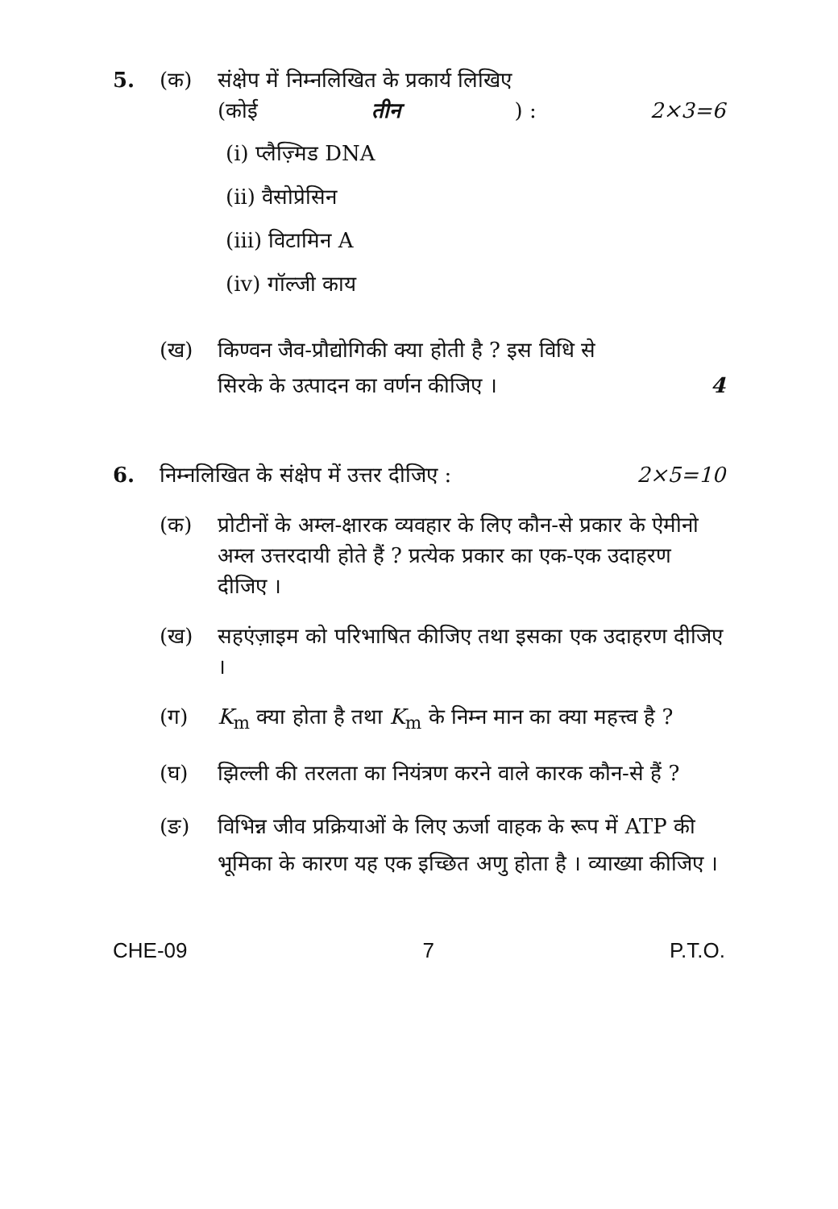5. (क) संक्षेप में निम्नलिखित के प्रकार्य लिखिए
(कोई तीन) : 2×3=6
(i) प्लैज़्मिड DNA
(ii) वैसोप्रेसिन
(iii) विटामिन A
(iv) गॉल्जी काय
(ख) किण्वन जैव-प्रौद्योगिकी क्या होती है ? इस विधि से
सिरके के उत्पादन का वर्णन कीजिए । 4
6. निम्नलिखित के संक्षेप में उत्तर दीजिए : 2×5=10
(क) प्रोटीनों के अम्ल-क्षारक व्यवहार के लिए कौन-से प्रकार के ऐमीनो अम्ल उत्तरदायी होते हैं ? प्रत्येक प्रकार का एक-एक उदाहरण दीजिए ।
(ख) सहएंज़ाइम को परिभाषित कीजिए तथा इसका एक उदाहरण दीजिए ।
(ग) K<sub>m</sub> क्या होता है तथा K<sub>m</sub> के निम्न मान का क्या महत्त्व है ?
(घ) झिल्ली की तरलता का नियंत्रण करने वाले कारक कौन-से हैं ?
(ङ) विभिन्न जीव प्रक्रियाओं के लिए ऊर्जा वाहक के रूप में ATP की भूमिका के कारण यह एक इच्छित अणु होता है । व्याख्या कीजिए ।
CHE-09 7 P.T.O.